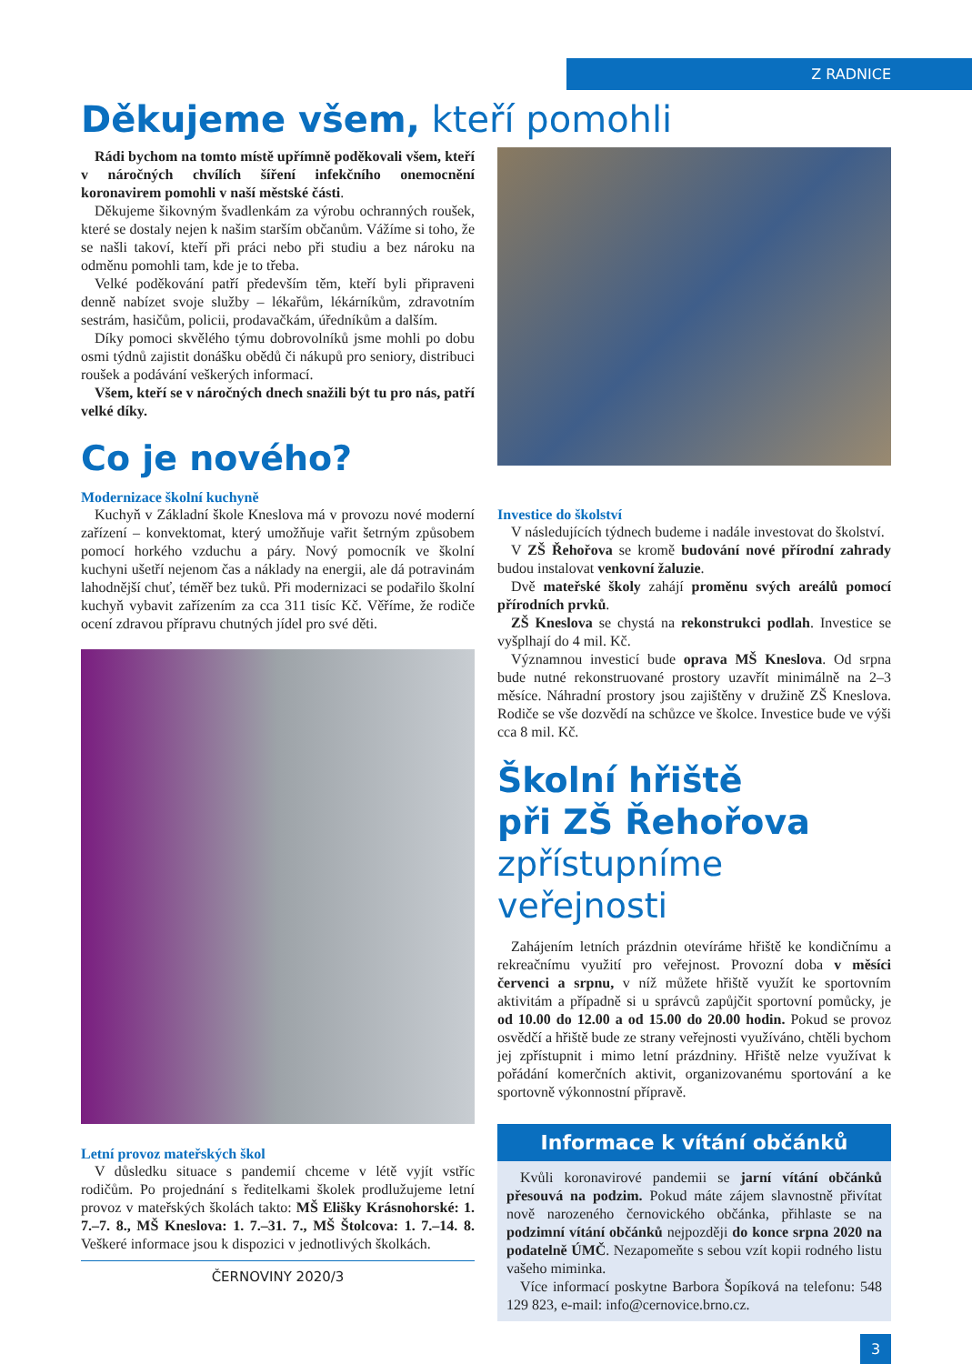Z RADNICE
Děkujeme všem, kteří pomohli
Rádi bychom na tomto místě upřímně poděkovali všem, kteří v náročných chvílích šíření infekčního onemocnění koronavirem pomohli v naší městské části.
Děkujeme šikovným švadlenkám za výrobu ochranných roušek, které se dostaly nejen k našim starším občanům. Vážíme si toho, že se našli takoví, kteří při práci nebo při studiu a bez nároku na odměnu pomohli tam, kde je to třeba.
Velké poděkování patří především těm, kteří byli připraveni denně nabízet svoje služby – lékařům, lékárníkům, zdravotním sestrám, hasičům, policii, prodavačkám, úředníkům a dalším.
Díky pomoci skvělého týmu dobrovolníků jsme mohli po dobu osmi týdnů zajistit donášku obědů či nákupů pro seniory, distribuci roušek a podávání veškerých informací.
Všem, kteří se v náročných dnech snažili být tu pro nás, patří velké díky.
Co je nového?
Modernizace školní kuchyně
Kuchyň v Základní škole Kneslova má v provozu nové moderní zařízení – konvektomat, který umožňuje vařit šetrným způsobem pomocí horkého vzduchu a páry. Nový pomocník ve školní kuchyni ušetří nejenom čas a náklady na energii, ale dá potravinám lahodnější chuť, téměř bez tuků. Při modernizaci se podařilo školní kuchyň vybavit zařízením za cca 311 tisíc Kč. Věříme, že rodiče ocení zdravou přípravu chutných jídel pro své děti.
Letní provoz mateřských škol
V důsledku situace s pandemií chceme v létě vyjít vstříc rodičům. Po projednání s ředitelkami školek prodlužujeme letní provoz v mateřských školách takto: MŠ Elišky Krásnohorské: 1. 7.–7. 8., MŠ Kneslova: 1. 7.–31. 7., MŠ Štolcova: 1. 7.–14. 8. Veškeré informace jsou k dispozici v jednotlivých školkách.
ČERNOVINY 2020/3
Investice do školství
V následujících týdnech budeme i nadále investovat do školství.
V ZŠ Řehořova se kromě budování nové přírodní zahrady budou instalovat venkovní žaluzie.
Dvě mateřské školy zahájí proměnu svých areálů pomocí přírodních prvků.
ZŠ Kneslova se chystá na rekonstrukci podlah. Investice se vyšplhají do 4 mil. Kč.
Významnou investicí bude oprava MŠ Kneslova. Od srpna bude nutné rekonstruované prostory uzavřít minimálně na 2–3 měsíce. Náhradní prostory jsou zajištěny v družině ZŠ Kneslova. Rodiče se vše dozvědí na schůzce ve školce. Investice bude ve výši cca 8 mil. Kč.
Školní hřiště
při ZŠ Řehořova
zpřístupníme veřejnosti
Zahájením letních prázdnin otevíráme hřiště ke kondičnímu a rekreačnímu využití pro veřejnost. Provozní doba v měsíci červenci a srpnu, v níž můžete hřiště využít ke sportovním aktivitám a případně si u správců zapůjčit sportovní pomůcky, je od 10.00 do 12.00 a od 15.00 do 20.00 hodin. Pokud se provoz osvědčí a hřiště bude ze strany veřejnosti využíváno, chtěli bychom jej zpřístupnit i mimo letní prázdniny. Hřiště nelze využívat k pořádání komerčních aktivit, organizovanému sportování a ke sportovně výkonnostní přípravě.
Informace k vítání občánků
Kvůli koronavirové pandemii se jarní vítání občánků přesouvá na podzim. Pokud máte zájem slavnostně přivítat nově narozeného černovického občánka, přihlaste se na podzimní vítání občánků nejpozději do konce srpna 2020 na podatelně ÚMČ. Nezapomeňte s sebou vzít kopii rodného listu vašeho miminka.
Více informací poskytne Barbora Šopíková na telefonu: 548 129 823, e-mail: info@cernovice.brno.cz.
3